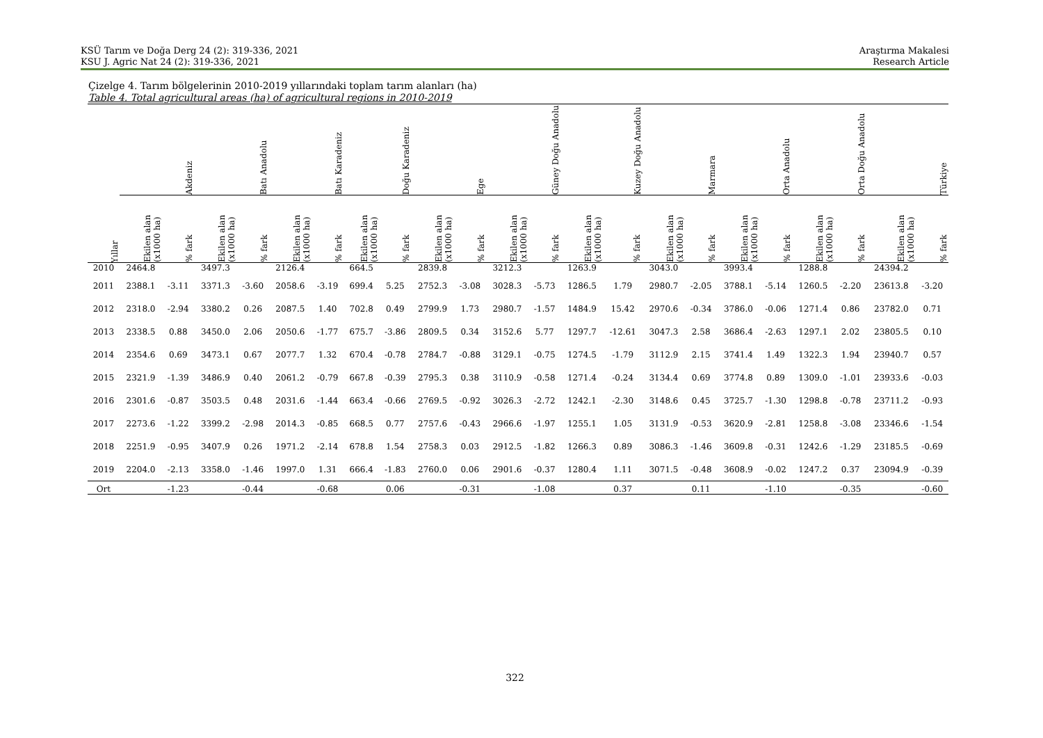KSÜ Tarım ve Doğa Derg 24 (2): 319-336, 2021
KSU J. Agric Nat 24 (2): 319-336, 2021
Araştırma Makalesi
Research Article
Çizelge 4. Tarım bölgelerinin 2010-2019 yıllarındaki toplam tarım alanları (ha)
Table 4. Total agricultural areas (ha) of agricultural regions in 2010-2019
| | Akdeniz | | Batı Anadolu | | Batı Karadeniz | | Doğu Karadeniz | | Ege | | Güney Doğu Anadolu | | Kuzey Doğu Anadolu | | Marmara | | Orta Anadolu | | Orta Doğu Anadolu | | Türkiye | |
| --- | --- | --- | --- | --- | --- | --- | --- | --- | --- | --- | --- | --- | --- | --- | --- | --- | --- | --- | --- | --- | --- | --- |
| Yıllar | Ekilen alan (x1000 ha) | % fark | Ekilen alan (x1000 ha) | % fark | Ekilen alan (x1000 ha) | % fark | Ekilen alan (x1000 ha) | % fark | Ekilen alan (x1000 ha) | % fark | Ekilen alan (x1000 ha) | % fark | Ekilen alan (x1000 ha) | % fark | Ekilen alan (x1000 ha) | % fark | Ekilen alan (x1000 ha) | % fark | Ekilen alan (x1000 ha) | % fark | Ekilen alan (x1000 ha) | % fark |
| 2010 | 2464.8 | | 3497.3 | | 2126.4 | | 664.5 | | 2839.8 | | 3212.3 | | 1263.9 | | 3043.0 | | 3993.4 | | 1288.8 | | 24394.2 | |
| 2011 | 2388.1 | -3.11 | 3371.3 | -3.60 | 2058.6 | -3.19 | 699.4 | 5.25 | 2752.3 | -3.08 | 3028.3 | -5.73 | 1286.5 | 1.79 | 2980.7 | -2.05 | 3788.1 | -5.14 | 1260.5 | -2.20 | 23613.8 | -3.20 |
| 2012 | 2318.0 | -2.94 | 3380.2 | 0.26 | 2087.5 | 1.40 | 702.8 | 0.49 | 2799.9 | 1.73 | 2980.7 | -1.57 | 1484.9 | 15.42 | 2970.6 | -0.34 | 3786.0 | -0.06 | 1271.4 | 0.86 | 23782.0 | 0.71 |
| 2013 | 2338.5 | 0.88 | 3450.0 | 2.06 | 2050.6 | -1.77 | 675.7 | -3.86 | 2809.5 | 0.34 | 3152.6 | 5.77 | 1297.7 | -12.61 | 3047.3 | 2.58 | 3686.4 | -2.63 | 1297.1 | 2.02 | 23805.5 | 0.10 |
| 2014 | 2354.6 | 0.69 | 3473.1 | 0.67 | 2077.7 | 1.32 | 670.4 | -0.78 | 2784.7 | -0.88 | 3129.1 | -0.75 | 1274.5 | -1.79 | 3112.9 | 2.15 | 3741.4 | 1.49 | 1322.3 | 1.94 | 23940.7 | 0.57 |
| 2015 | 2321.9 | -1.39 | 3486.9 | 0.40 | 2061.2 | -0.79 | 667.8 | -0.39 | 2795.3 | 0.38 | 3110.9 | -0.58 | 1271.4 | -0.24 | 3134.4 | 0.69 | 3774.8 | 0.89 | 1309.0 | -1.01 | 23933.6 | -0.03 |
| 2016 | 2301.6 | -0.87 | 3503.5 | 0.48 | 2031.6 | -1.44 | 663.4 | -0.66 | 2769.5 | -0.92 | 3026.3 | -2.72 | 1242.1 | -2.30 | 3148.6 | 0.45 | 3725.7 | -1.30 | 1298.8 | -0.78 | 23711.2 | -0.93 |
| 2017 | 2273.6 | -1.22 | 3399.2 | -2.98 | 2014.3 | -0.85 | 668.5 | 0.77 | 2757.6 | -0.43 | 2966.6 | -1.97 | 1255.1 | 1.05 | 3131.9 | -0.53 | 3620.9 | -2.81 | 1258.8 | -3.08 | 23346.6 | -1.54 |
| 2018 | 2251.9 | -0.95 | 3407.9 | 0.26 | 1971.2 | -2.14 | 678.8 | 1.54 | 2758.3 | 0.03 | 2912.5 | -1.82 | 1266.3 | 0.89 | 3086.3 | -1.46 | 3609.8 | -0.31 | 1242.6 | -1.29 | 23185.5 | -0.69 |
| 2019 | 2204.0 | -2.13 | 3358.0 | -1.46 | 1997.0 | 1.31 | 666.4 | -1.83 | 2760.0 | 0.06 | 2901.6 | -0.37 | 1280.4 | 1.11 | 3071.5 | -0.48 | 3608.9 | -0.02 | 1247.2 | 0.37 | 23094.9 | -0.39 |
| Ort | | -1.23 | | -0.44 | | -0.68 | | 0.06 | | -0.31 | | -1.08 | | 0.37 | | 0.11 | | -1.10 | | -0.35 | | -0.60 |
322